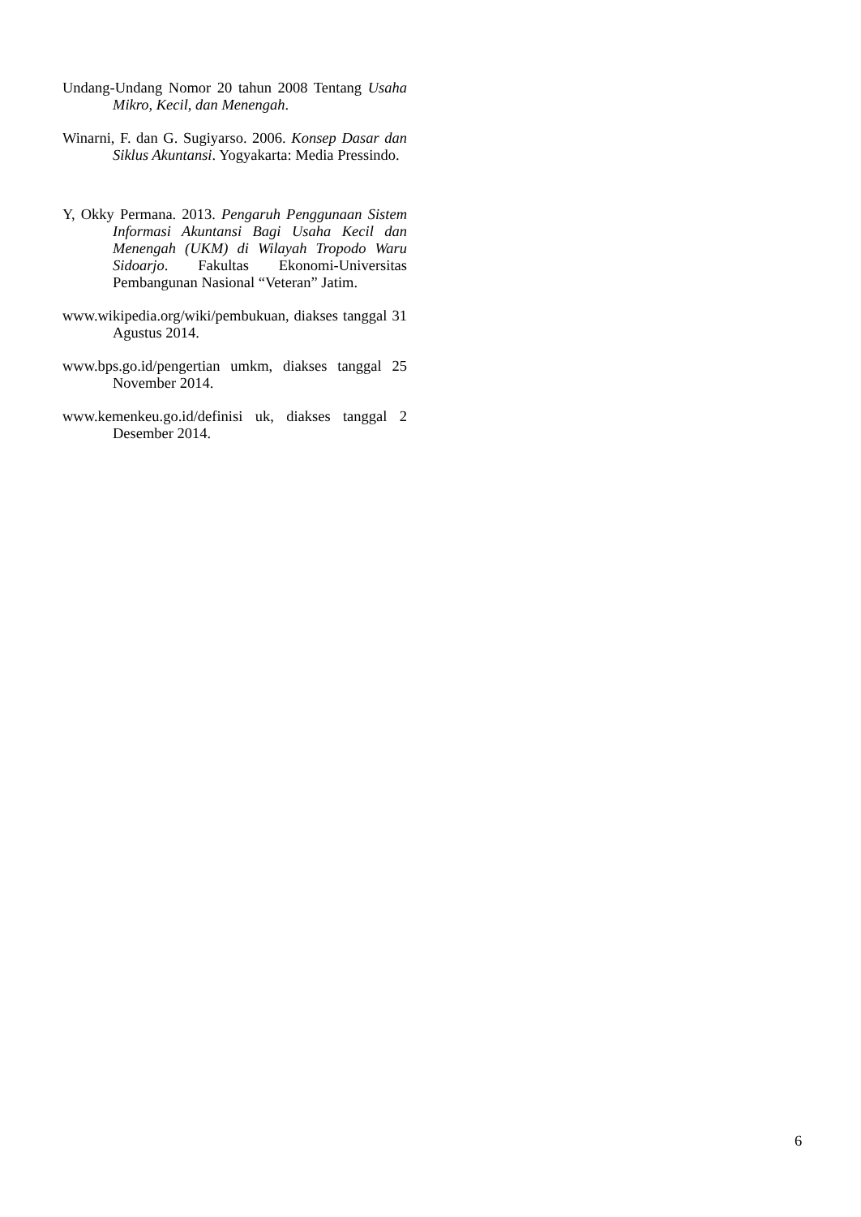Undang-Undang Nomor 20 tahun 2008 Tentang Usaha Mikro, Kecil, dan Menengah.
Winarni, F. dan G. Sugiyarso. 2006. Konsep Dasar dan Siklus Akuntansi. Yogyakarta: Media Pressindo.
Y, Okky Permana. 2013. Pengaruh Penggunaan Sistem Informasi Akuntansi Bagi Usaha Kecil dan Menengah (UKM) di Wilayah Tropodo Waru Sidoarjo. Fakultas Ekonomi-Universitas Pembangunan Nasional “Veteran” Jatim.
www.wikipedia.org/wiki/pembukuan, diakses tanggal 31 Agustus 2014.
www.bps.go.id/pengertian umkm, diakses tanggal 25 November 2014.
www.kemenkeu.go.id/definisi uk, diakses tanggal 2 Desember 2014.
6